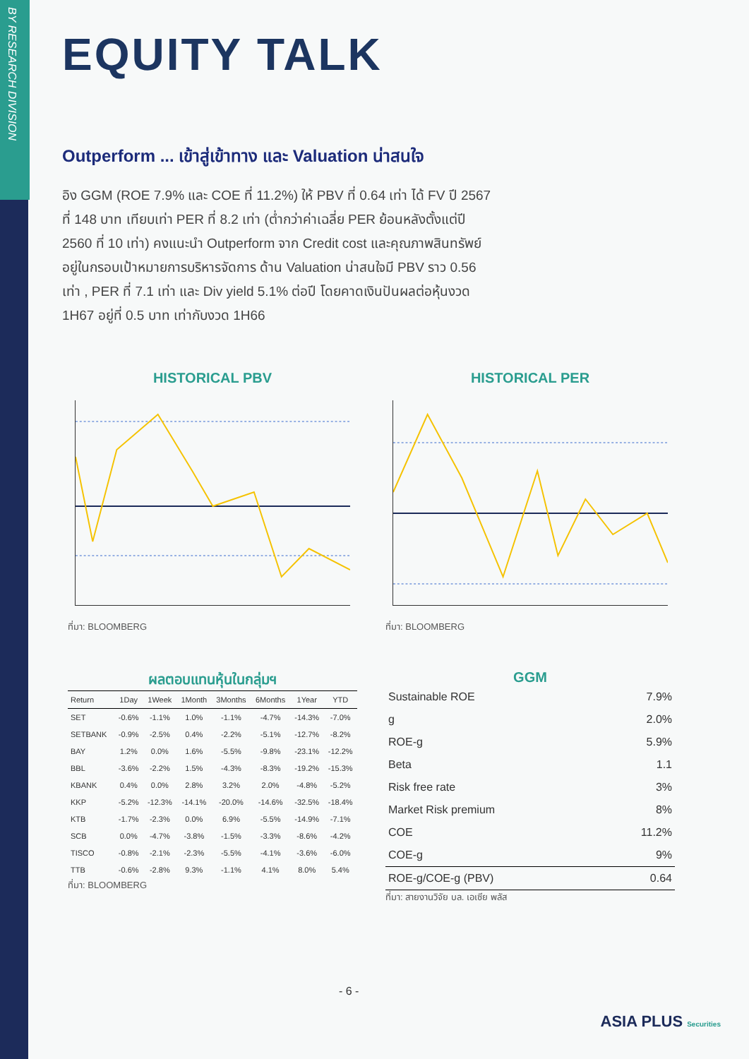BY RESEARCH DIVISION
EQUITY TALK
Outperform ... เข้าสู่เข้าทาง และ Valuation น่าสนใจ
อิง GGM (ROE 7.9% และ COE ที่ 11.2%) ให้ PBV ที่ 0.64 เท่า ได้ FV ปี 2567 ที่ 148 บาท เทียบเท่า PER ที่ 8.2 เท่า (ต่ำกว่าค่าเฉลี่ย PER ย้อนหลังตั้งแต่ปี 2560 ที่ 10 เท่า) คงแนะนำ Outperform จาก Credit cost และคุณภาพสินทรัพย์ อยู่ในกรอบเป้าหมายการบริหารจัดการ ด้าน Valuation น่าสนใจมี PBV ราว 0.56 เท่า , PER ที่ 7.1 เท่า และ Div yield 5.1% ต่อปี โดยคาดเงินปันผลต่อหุ้นงวด 1H67 อยู่ที่ 0.5 บาท เท่ากับงวด 1H66
HISTORICAL PBV
ที่มา: BLOOMBERG
HISTORICAL PER
ที่มา: BLOOMBERG
ผลตอบแทนหุ้นในกลุ่มฯ
| Return | 1Day | 1Week | 1Month | 3Months | 6Months | 1Year | YTD |
| --- | --- | --- | --- | --- | --- | --- | --- |
| SET | -0.6% | -1.1% | 1.0% | -1.1% | -4.7% | -14.3% | -7.0% |
| SETBANK | -0.9% | -2.5% | 0.4% | -2.2% | -5.1% | -12.7% | -8.2% |
| BAY | 1.2% | 0.0% | 1.6% | -5.5% | -9.8% | -23.1% | -12.2% |
| BBL | -3.6% | -2.2% | 1.5% | -4.3% | -8.3% | -19.2% | -15.3% |
| KBANK | 0.4% | 0.0% | 2.8% | 3.2% | 2.0% | -4.8% | -5.2% |
| KKP | -5.2% | -12.3% | -14.1% | -20.0% | -14.6% | -32.5% | -18.4% |
| KTB | -1.7% | -2.3% | 0.0% | 6.9% | -5.5% | -14.9% | -7.1% |
| SCB | 0.0% | -4.7% | -3.8% | -1.5% | -3.3% | -8.6% | -4.2% |
| TISCO | -0.8% | -2.1% | -2.3% | -5.5% | -4.1% | -3.6% | -6.0% |
| TTB | -0.6% | -2.8% | 9.3% | -1.1% | 4.1% | 8.0% | 5.4% |
ที่มา: BLOOMBERG
GGM
| Sustainable ROE | 7.9% |
| g | 2.0% |
| ROE-g | 5.9% |
| Beta | 1.1 |
| Risk free rate | 3% |
| Market Risk premium | 8% |
| COE | 11.2% |
| COE-g | 9% |
| ROE-g/COE-g (PBV) | 0.64 |
ที่มา: สายงานวิจัย บล. เอเซีย พลัส
- 6 -
ASIA PLUS Securities